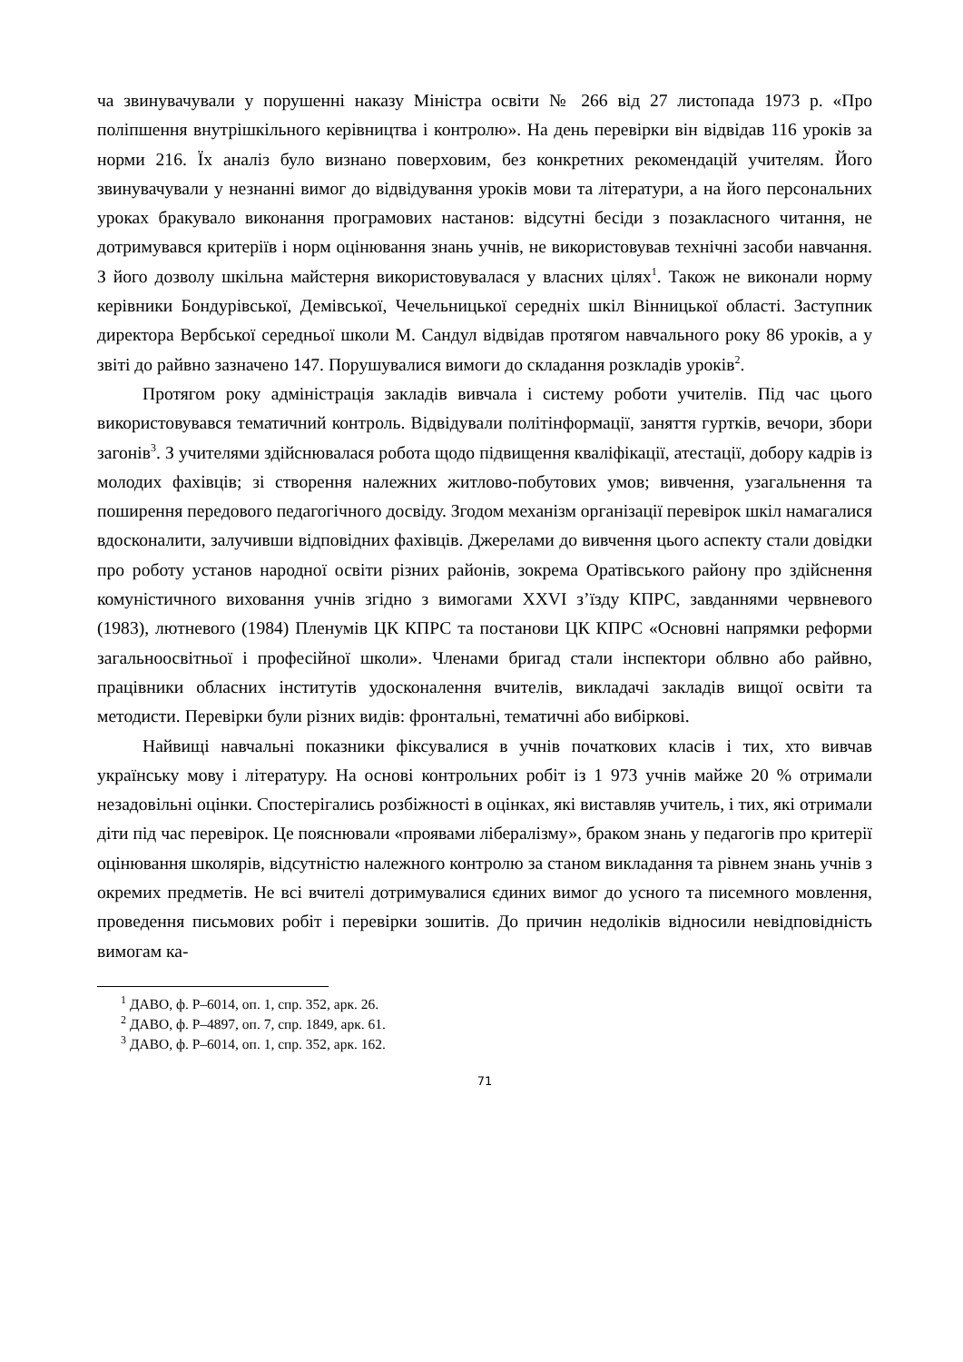ча звинувачували у порушенні наказу Міністра освіти № 266 від 27 листопада 1973 р. «Про поліпшення внутрішкільного керівництва і контролю». На день перевірки він відвідав 116 уроків за норми 216. Їх аналіз було визнано поверховим, без конкретних рекомендацій учителям. Його звинувачували у незнанні вимог до відвідування уроків мови та літератури, а на його персональних уроках бракувало виконання програмових настанов: відсутні бесіди з позакласного читання, не дотримувався критеріїв і норм оцінювання знань учнів, не використовував технічні засоби навчання. З його дозволу шкільна майстерня використовувалася у власних цілях<sup>1</sup>. Також не виконали норму керівники Бондурівської, Демівської, Чечельницької середніх шкіл Вінницької області. Заступник директора Вербської середньої школи М. Сандул відвідав протягом навчального року 86 уроків, а у звіті до райвно зазначено 147. Порушувалися вимоги до складання розкладів уроків<sup>2</sup>.
Протягом року адміністрація закладів вивчала і систему роботи учителів. Під час цього використовувався тематичний контроль. Відвідували політінформації, заняття гуртків, вечори, збори загонів<sup>3</sup>. З учителями здійснювалася робота щодо підвищення кваліфікації, атестації, добору кадрів із молодих фахівців; зі створення належних житлово-побутових умов; вивчення, узагальнення та поширення передового педагогічного досвіду. Згодом механізм організації перевірок шкіл намагалися вдосконалити, залучивши відповідних фахівців. Джерелами до вивчення цього аспекту стали довідки про роботу установ народної освіти різних районів, зокрема Оратівського району про здійснення комуністичного виховання учнів згідно з вимогами XXVI з’їзду КПРС, завданнями червневого (1983), лютневого (1984) Пленумів ЦК КПРС та постанови ЦК КПРС «Основні напрямки реформи загальноосвітньої і професійної школи». Членами бригад стали інспектори облвно або райвно, працівники обласних інститутів удосконалення вчителів, викладачі закладів вищої освіти та методисти. Перевірки були різних видів: фронтальні, тематичні або вибіркові.
Найвищі навчальні показники фіксувалися в учнів початкових класів і тих, хто вивчав українську мову і літературу. На основі контрольних робіт із 1 973 учнів майже 20 % отримали незадовільні оцінки. Спостерігались розбіжності в оцінках, які виставляв учитель, і тих, які отримали діти під час перевірок. Це пояснювали «проявами лібералізму», браком знань у педагогів про критерії оцінювання школярів, відсутністю належного контролю за станом викладання та рівнем знань учнів з окремих предметів. Не всі вчителі дотримувалися єдиних вимог до усного та писемного мовлення, проведення письмових робіт і перевірки зошитів. До причин недоліків відносили невідповідність вимогам ка-
<sup>1</sup> ДАВО, ф. Р–6014, оп. 1, спр. 352, арк. 26.
<sup>2</sup> ДАВО, ф. Р–4897, оп. 7, спр. 1849, арк. 61.
<sup>3</sup> ДАВО, ф. Р–6014, оп. 1, спр. 352, арк. 162.
71